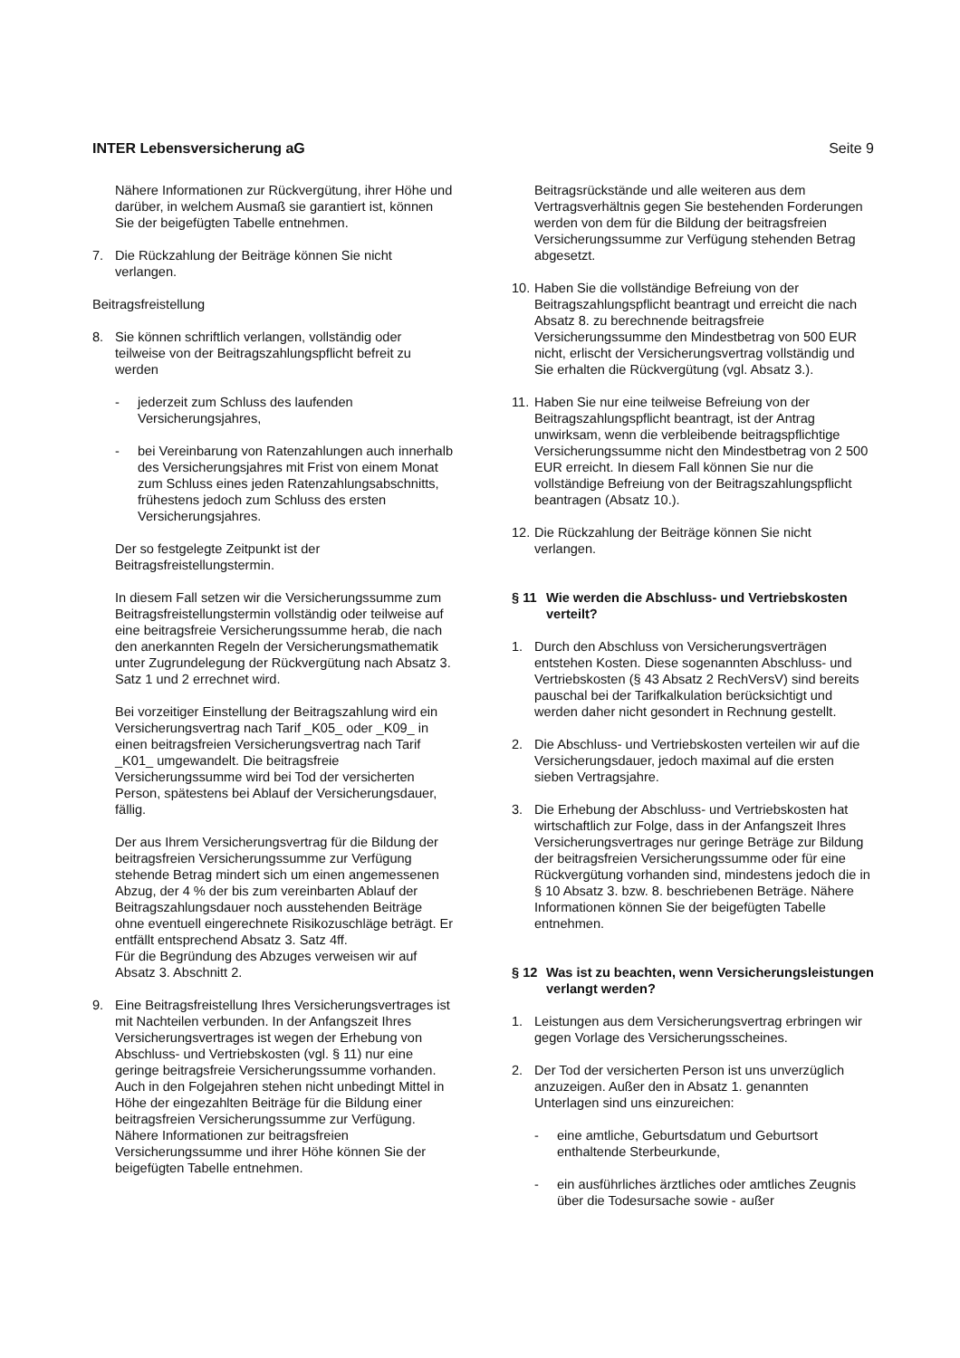INTER Lebensversicherung aG Seite 9
Nähere Informationen zur Rückvergütung, ihrer Höhe und darüber, in welchem Ausmaß sie garantiert ist, können Sie der beigefügten Tabelle entnehmen.
7. Die Rückzahlung der Beiträge können Sie nicht verlangen.
Beitragsfreistellung
8. Sie können schriftlich verlangen, vollständig oder teilweise von der Beitragszahlungspflicht befreit zu werden
- jederzeit zum Schluss des laufenden Versicherungsjahres,
- bei Vereinbarung von Ratenzahlungen auch innerhalb des Versicherungsjahres mit Frist von einem Monat zum Schluss eines jeden Ratenzahlungsabschnitts, frühestens jedoch zum Schluss des ersten Versicherungsjahres.
Der so festgelegte Zeitpunkt ist der Beitragsfreistellungstermin.
In diesem Fall setzen wir die Versicherungssumme zum Beitragsfreistellungstermin vollständig oder teilweise auf eine beitragsfreie Versicherungssumme herab, die nach den anerkannten Regeln der Versicherungsmathematik unter Zugrundelegung der Rückvergütung nach Absatz 3. Satz 1 und 2 errechnet wird.
Bei vorzeitiger Einstellung der Beitragszahlung wird ein Versicherungsvertrag nach Tarif _K05_ oder _K09_ in einen beitragsfreien Versicherungsvertrag nach Tarif _K01_ umgewandelt. Die beitragsfreie Versicherungssumme wird bei Tod der versicherten Person, spätestens bei Ablauf der Versicherungsdauer, fällig.
Der aus Ihrem Versicherungsvertrag für die Bildung der beitragsfreien Versicherungssumme zur Verfügung stehende Betrag mindert sich um einen angemessenen Abzug, der 4 % der bis zum vereinbarten Ablauf der Beitragszahlungsdauer noch ausstehenden Beiträge ohne eventuell eingerechnete Risikozuschläge beträgt. Er entfällt entsprechend Absatz 3. Satz 4ff.
Für die Begründung des Abzuges verweisen wir auf Absatz 3. Abschnitt 2.
9. Eine Beitragsfreistellung Ihres Versicherungsvertrages ist mit Nachteilen verbunden. In der Anfangszeit Ihres Versicherungsvertrages ist wegen der Erhebung von Abschluss- und Vertriebskosten (vgl. § 11) nur eine geringe beitragsfreie Versicherungssumme vorhanden. Auch in den Folgejahren stehen nicht unbedingt Mittel in Höhe der eingezahlten Beiträge für die Bildung einer beitragsfreien Versicherungssumme zur Verfügung. Nähere Informationen zur beitragsfreien Versicherungssumme und ihrer Höhe können Sie der beigefügten Tabelle entnehmen.
Beitragsrückstände und alle weiteren aus dem Vertragsverhältnis gegen Sie bestehenden Forderungen werden von dem für die Bildung der beitragsfreien Versicherungssumme zur Verfügung stehenden Betrag abgesetzt.
10. Haben Sie die vollständige Befreiung von der Beitragszahlungspflicht beantragt und erreicht die nach Absatz 8. zu berechnende beitragsfreie Versicherungssumme den Mindestbetrag von 500 EUR nicht, erlischt der Versicherungsvertrag vollständig und Sie erhalten die Rückvergütung (vgl. Absatz 3.).
11. Haben Sie nur eine teilweise Befreiung von der Beitragszahlungspflicht beantragt, ist der Antrag unwirksam, wenn die verbleibende beitragspflichtige Versicherungssumme nicht den Mindestbetrag von 2 500 EUR erreicht. In diesem Fall können Sie nur die vollständige Befreiung von der Beitragszahlungspflicht beantragen (Absatz 10.).
12. Die Rückzahlung der Beiträge können Sie nicht verlangen.
§ 11 Wie werden die Abschluss- und Vertriebskosten verteilt?
1. Durch den Abschluss von Versicherungsverträgen entstehen Kosten. Diese sogenannten Abschluss- und Vertriebskosten (§ 43 Absatz 2 RechVersV) sind bereits pauschal bei der Tarifkalkulation berücksichtigt und werden daher nicht gesondert in Rechnung gestellt.
2. Die Abschluss- und Vertriebskosten verteilen wir auf die Versicherungsdauer, jedoch maximal auf die ersten sieben Vertragsjahre.
3. Die Erhebung der Abschluss- und Vertriebskosten hat wirtschaftlich zur Folge, dass in der Anfangszeit Ihres Versicherungsvertrages nur geringe Beträge zur Bildung der beitragsfreien Versicherungssumme oder für eine Rückvergütung vorhanden sind, mindestens jedoch die in § 10 Absatz 3. bzw. 8. beschriebenen Beträge. Nähere Informationen können Sie der beigefügten Tabelle entnehmen.
§ 12 Was ist zu beachten, wenn Versicherungsleistungen verlangt werden?
1. Leistungen aus dem Versicherungsvertrag erbringen wir gegen Vorlage des Versicherungsscheines.
2. Der Tod der versicherten Person ist uns unverzüglich anzuzeigen. Außer den in Absatz 1. genannten Unterlagen sind uns einzureichen:
- eine amtliche, Geburtsdatum und Geburtsort enthaltende Sterbeurkunde,
- ein ausführliches ärztliches oder amtliches Zeugnis über die Todesursache sowie - außer